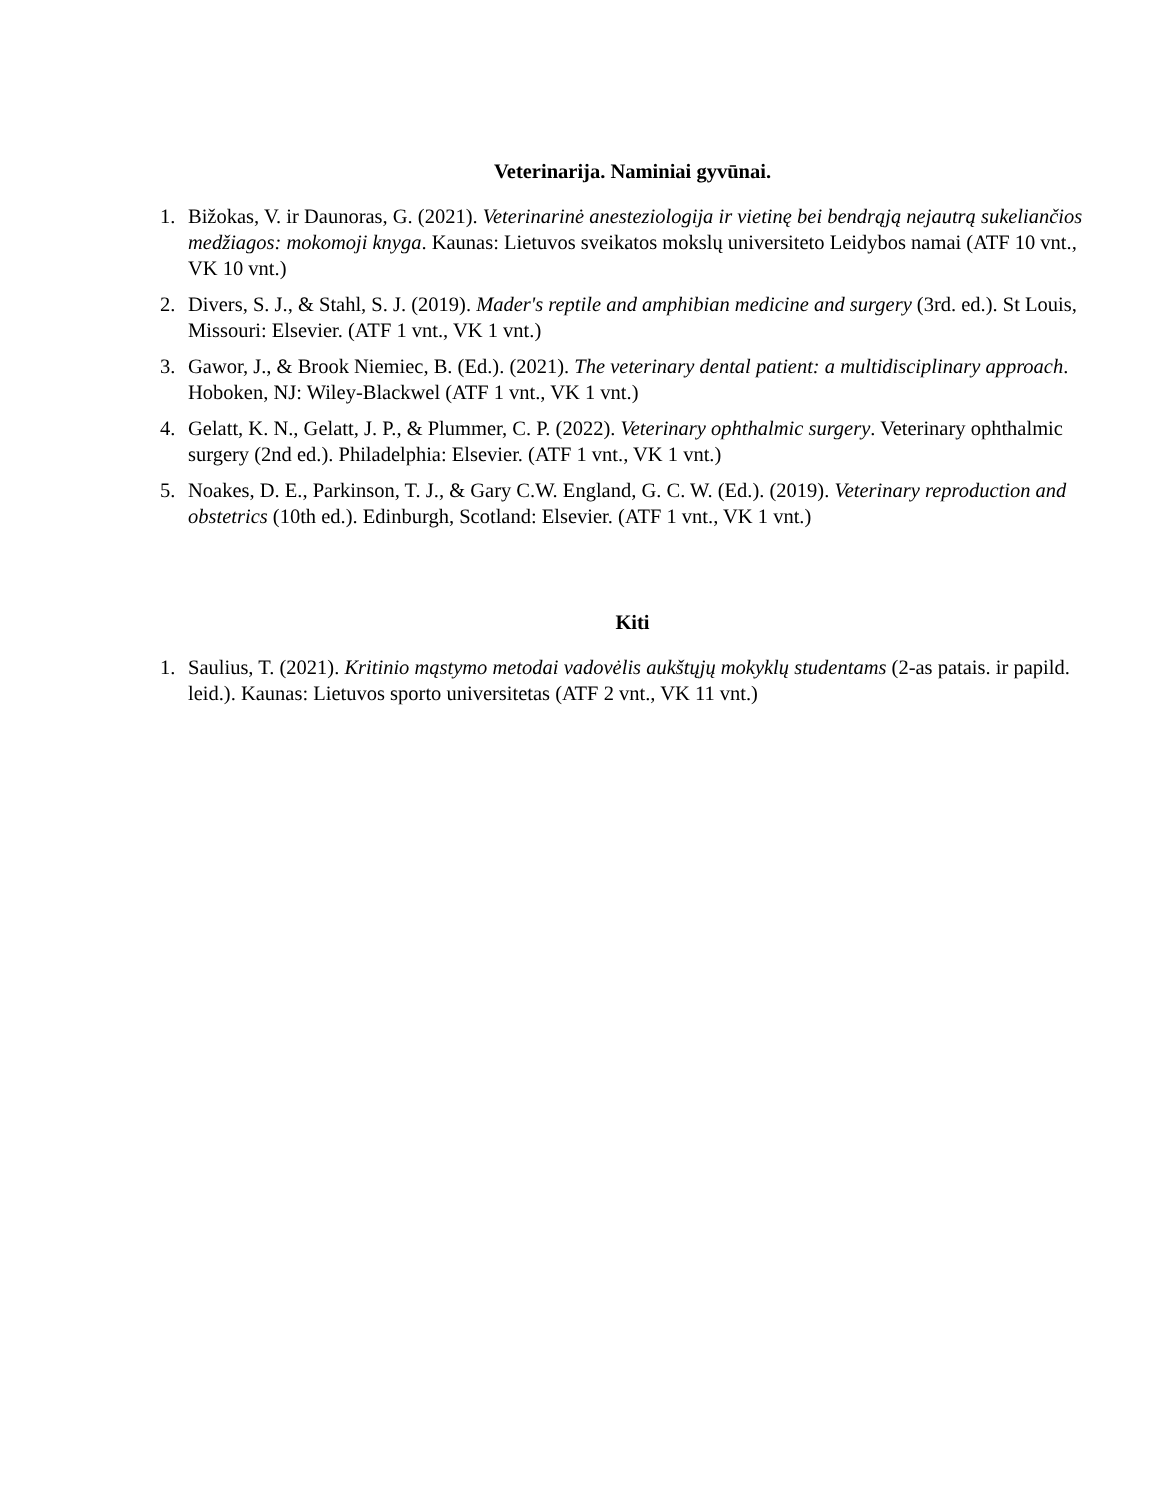Veterinarija. Naminiai gyvūnai.
1. Bižokas, V. ir Daunoras, G. (2021). Veterinarinė anesteziologija ir vietinę bei bendrąją nejautrą sukeliančios medžiagos: mokomoji knyga. Kaunas: Lietuvos sveikatos mokslų universiteto Leidybos namai (ATF 10 vnt., VK 10 vnt.)
2. Divers, S. J., & Stahl, S. J. (2019). Mader's reptile and amphibian medicine and surgery (3rd. ed.). St Louis, Missouri: Elsevier. (ATF 1 vnt., VK 1 vnt.)
3. Gawor, J., & Brook Niemiec, B. (Ed.). (2021). The veterinary dental patient: a multidisciplinary approach. Hoboken, NJ: Wiley-Blackwel (ATF 1 vnt., VK 1 vnt.)
4. Gelatt, K. N., Gelatt, J. P., & Plummer, C. P. (2022). Veterinary ophthalmic surgery. Veterinary ophthalmic surgery (2nd ed.). Philadelphia: Elsevier. (ATF 1 vnt., VK 1 vnt.)
5. Noakes, D. E., Parkinson, T. J., & Gary C.W. England, G. C. W. (Ed.). (2019). Veterinary reproduction and obstetrics (10th ed.). Edinburgh, Scotland: Elsevier. (ATF 1 vnt., VK 1 vnt.)
Kiti
1. Saulius, T. (2021). Kritinio mąstymo metodai vadovėlis aukštųjų mokyklų studentams (2-as patais. ir papild. leid.). Kaunas: Lietuvos sporto universitetas (ATF 2 vnt., VK 11 vnt.)